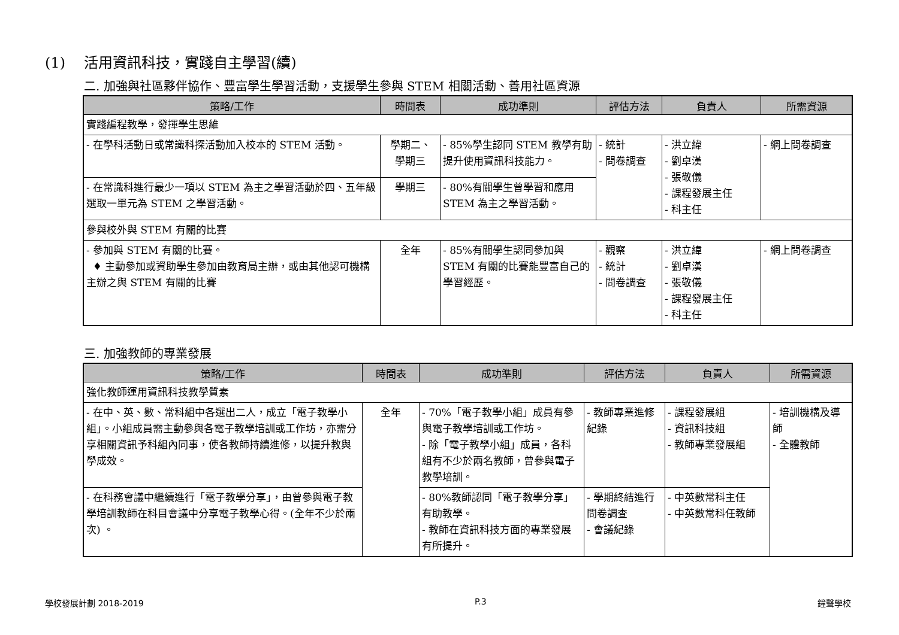(1) 活用資訊科技，實踐自主學習(續)
二. 加強與社區夥伴協作、豐富學生學習活動，支援學生參與 STEM 相關活動、善用社區資源
| 策略/工作 | 時間表 | 成功準則 | 評估方法 | 負責人 | 所需資源 |
| --- | --- | --- | --- | --- | --- |
| 實踐編程教學，發揮學生思維 | | | | | |
| - 在學科活動日或常識科探活動加入校本的 STEM 活動。 | 學期二、 學期三 | - 85%學生認同 STEM 教學有助提升使用資訊科技能力。 | - 統計 - 問卷調查 | - 洪立緯 - 劉卓漢 - 張敬儀 - 課程發展主任 - 科主任 | - 網上問卷調查 |
| - 在常識科進行最少一項以 STEM 為主之學習活動於四、五年級選取一單元為 STEM 之學習活動。 | 學期三 | - 80%有關學生曾學習和應用 STEM 為主之學習活動。 | | | |
| 參與校外與 STEM 有關的比賽 | | | | | |
| - 參加與 STEM 有關的比賽。 ♦ 主動參加或資助學生參加由教育局主辦，或由其他認可機構主辦之與 STEM 有關的比賽 | 全年 | - 85%有關學生認同參加與 STEM 有關的比賽能豐富自己的學習經歷。 | - 觀察 - 統計 - 問卷調查 | - 洪立緯 - 劉卓漢 - 張敬儀 - 課程發展主任 - 科主任 | - 網上問卷調查 |
三. 加強教師的專業發展
| 策略/工作 | 時間表 | 成功準則 | 評估方法 | 負責人 | 所需資源 |
| --- | --- | --- | --- | --- | --- |
| 強化教師運用資訊科技教學質素 | | | | | |
| - 在中、英、數、常科組中各選出二人，成立「電子教學小組」。小組成員需主動參與各電子教學培訓或工作坊，亦需分享相關資訊予科組內同事，使各教師持續進修，以提升教與學成效。 | 全年 | - 70%「電子教學小組」成員有參與電子教學培訓或工作坊。 - 除「電子教學小組」成員，各科組有不少於兩名教師，曾參與電子教學培訓。 | - 教師專業進修紀錄 | - 課程發展組 - 資訊科技組 - 教師專業發展組 | - 培訓機構及導師 - 全體教師 |
| - 在科務會議中繼續進行「電子教學分享」，由曾參與電子教學培訓教師在科目會議中分享電子教學心得。(全年不少於兩次) 。 | | - 80%教師認同「電子教學分享」有助教學。 - 教師在資訊科技方面的專業發展有所提升。 | - 學期終結進行問卷調查 - 會議紀錄 | - 中英數常科主任 - 中英數常科任教師 | |
學校發展計劃 2018-2019 P.3 鐘聲學校